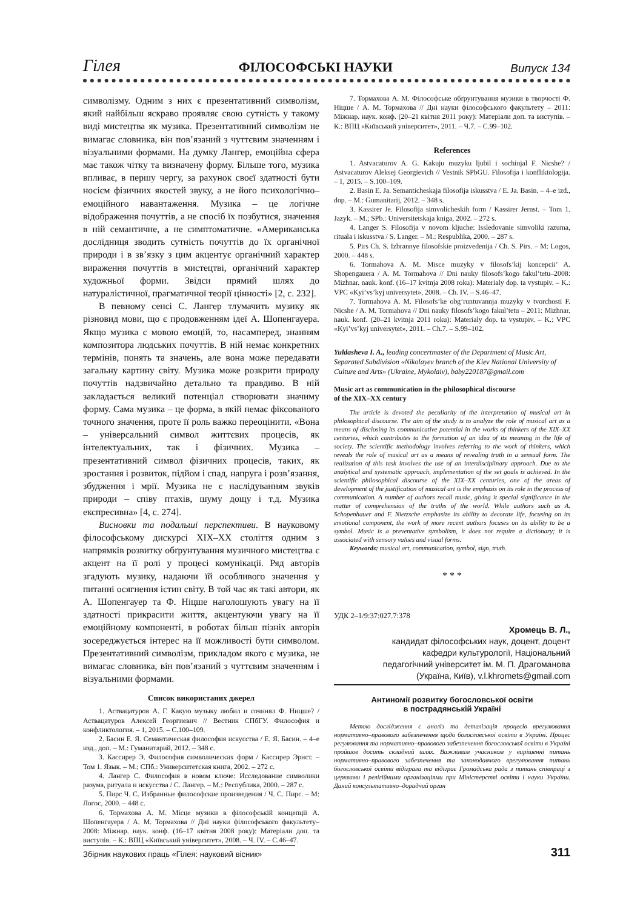Гілея ФІЛОСОФСЬКІ НАУКИ Випуск 134
символізму. Одним з них є презентативний символізм, який найбільш яскраво проявляє свою сутність у такому виді мистецтва як музика. Презентативний символізм не вимагає словника, він пов’язаний з чуттєвим значенням і візуальними формами. На думку Лангер, емоційна сфера має також чітку та визначену форму. Більше того, музика впливає, в першу чергу, за рахунок своєї здатності бути носієм фізичних якостей звуку, а не його психологічно–емоційного навантаження. Музика – це логічне відображення почуттів, а не спосіб їх позбутися, значення в ній семантичне, а не симптоматичне. «Американська дослідниця зводить сутність почуттів до їх органічної природи і в зв’язку з цим акцентує органічний характер вираження почуттів в мистецтві, органічний характер художньої форми. Звідси прямий шлях до натуралістичної, прагматичної теорії цінності» [2, с. 232].
В певному сенсі С. Лангер тлумачить музику як різновид мови, що є продовженням ідеї А. Шопенгауера. Якщо музика є мовою емоцій, то, насамперед, знанням композитора людських почуттів. В ній немає конкретних термінів, понять та значень, але вона може передавати загальну картину світу. Музика може розкрити природу почуттів надзвичайно детально та правдиво. В ній закладається великий потенціал створювати значиму форму. Сама музика – це форма, в якій немає фіксованого точного значення, проте її роль важко переоцінити. «Вона – універсальний символ життєвих процесів, як інтелектуальних, так і фізичних. Музика – презентативний символ фізичних процесів, таких, як зростання і розвиток, підйом і спад, напруга і розв’язання, збудження і мрії. Музика не є наслідуванням звуків природи – співу птахів, шуму дощу і т.д. Музика експресивна» [4, с. 274].
Висновки та подальші перспективи. В науковому філософському дискурсі XIX–XX століття одним з напрямків розвитку обґрунтування музичного мистецтва є акцент на її ролі у процесі комунікації. Ряд авторів згадують музику, надаючи їй особливого значення у питанні осягнення істин світу. В той час як такі автори, як А. Шопенгауер та Ф. Ніцше наголошують увагу на її здатності прикрасити життя, акцентуючи увагу на її емоційному компоненті, в роботах більш пізніх авторів зосереджується інтерес на її можливості бути символом. Презентативний символізм, прикладом якого є музика, не вимагає словника, він пов’язаний з чуттєвим значенням і візуальними формами.
Список використаних джерел
1. Аствацатуров А. Г. Какую музыку любил и сочинял Ф. Ницше? / Аствацатуров Алексей Георгиевич // Вестник СПбГУ. Философия и конфликтология. – 1, 2015. – С.100–109.
2. Басин Е. Я. Семантическая философия искусства / Е. Я. Басин. – 4–е изд., доп. – М.: Гуманитарий, 2012. – 348 с.
3. Кассирер Э. Философия символических форм / Кассирер Эрнст. – Том 1. Язык. – М.; СПб.: Университетская книга, 2002. – 272 с.
4. Лангер С. Философия в новом ключе: Исследование символики разума, ритуала и искусства / С. Лангер. – М.: Республика, 2000. – 287 с.
5. Пирс Ч. С. Избранные философские произведения / Ч. С. Пирс. – М: Логос, 2000. – 448 с.
6. Тормахова А. М. Місце музики в філософській концепції А. Шопенгауера / А. М. Тормахова // Дні науки філософського факультету–2008: Міжнар. наук. конф. (16–17 квітня 2008 року): Матеріали доп. та виступів. – К.: ВПЦ «Київський університет», 2008. – Ч. IV. – С.46–47.
7. Тормахова А. М. Філософське обґрунтування музики в творчості Ф. Ніцше / А. М. Тормахова // Дні науки філософського факультету – 2011: Міжнар. наук. конф. (20–21 квітня 2011 року): Матеріали доп. та виступів. – К.: ВПЦ «Київський університет», 2011. – Ч.7. – С.99–102.
References
1. Astvacaturov A. G. Kakuju muzyku ljubil i sochinjal F. Nicshe? / Astvacaturov Aleksej Georgievich // Vestnik SPbGU. Filosofija i konfliktologija. – 1, 2015. – S.100–109.
2. Basin E. Ja. Semanticheskaja filosofija iskusstva / E. Ja. Basin. – 4–e izd., dop. – M.: Gumanitarij, 2012. – 348 s.
3. Kassirer Je. Filosofija simvolicheskih form / Kassirer Jernst. – Tom 1. Jazyk. – M.; SPb.: Universitetskaja kniga, 2002. – 272 s.
4. Langer S. Filosofija v novom kljuche: Issledovanie simvoliki razuma, rituala i iskusstva / S. Langer. – M.: Respublika, 2000. – 287 s.
5. Pirs Ch. S. Izbrannye filosofskie proizvedenija / Ch. S. Pirs. – M: Logos, 2000. – 448 s.
6. Tormahova A. M. Misce muzyky v filosofs’kij koncepcii’ A. Shopengauera / A. M. Tormahova // Dni nauky filosofs’kogo fakul’tetu–2008: Mizhnar. nauk. konf. (16–17 kvitnja 2008 roku): Materialy dop. ta vystupiv. – K.: VPC «Kyi’vs’kyj universytet», 2008. – Ch. IV. – S.46–47.
7. Tormahova A. M. Filosofs’ke obg’runtuvannja muzyky v tvorchosti F. Nicshe / A. M. Tormahova // Dni nauky filosofs’kogo fakul’tetu – 2011: Mizhnar. nauk. konf. (20–21 kvitnja 2011 roku): Materialy dop. ta vystupiv. – K.: VPC «Kyi’vs’kyj universytet», 2011. – Ch.7. – S.99–102.
Yuldasheva I. A., leading concertmaster of the Department of Music Art, Separated Subdivision «Nikolayev branch of the Kiev National University of Culture and Arts» (Ukraine, Mykolaiv), baby220187@gmail.com
Music art as communication in the philosophical discourse
of the XIX–XX century
The article is devoted the peculiarity of the interpretation of musical art in philosophical discourse. The aim of the study is to analyze the role of musical art as a means of disclosing its communicative potential in the works of thinkers of the XIX–XX centuries, which contributes to the formation of an idea of its meaning in the life of society. The scientific methodology involves referring to the work of thinkers, which reveals the role of musical art as a means of revealing truth in a sensual form. The realization of this task involves the use of an interdisciplinary approach. Due to the analytical and systematic approach, implementation of the set goals is achieved. In the scientific philosophical discourse of the XIX–XX centuries, one of the areas of development of the justification of musical art is the emphasis on its role in the process of communication. A number of authors recall music, giving it special significance in the matter of comprehension of the truths of the world. While authors such as A. Schopenhauer and F. Nietzsche emphasize its ability to decorate life, focusing on its emotional component, the work of more recent authors focuses on its ability to be a symbol. Music is a preventative symbolism, it does not require a dictionary; it is associated with sensory values and visual forms.
Keywords: musical art, communication, symbol, sign, truth.
* * *
УДК 2–1/9:37:027.7:378
Хромець В. Л.,
кандидат філософських наук, доцент, доцент
кафедри культурології, Національний
педагогічний університет ім. М. П. Драгоманова
(Україна, Київ), v.l.khromets@gmail.com
Антиномії розвитку богословської освіти
в пострадянській Україні
Метою дослідження є аналіз та деталізація процесів врегулювання нормативно–правового забезпечення щодо богословської освіти в Україні. Процес регулювання та нормативно–правового забезпечення богословської освіти в Україні пройшов досить складний шлях. Важливим учасником у вирішенні питань нормативно–правового забезпечення та законодавчого врегулювання питань богословської освіти відіграла та відіграє Громадська рада з питань співпраці з церквами і релігійними організаціями при Міністерстві освіти і науки України. Даний консультативно–дорадчий орган
Збірник наукових праць «Гілея: науковий вісник» 311